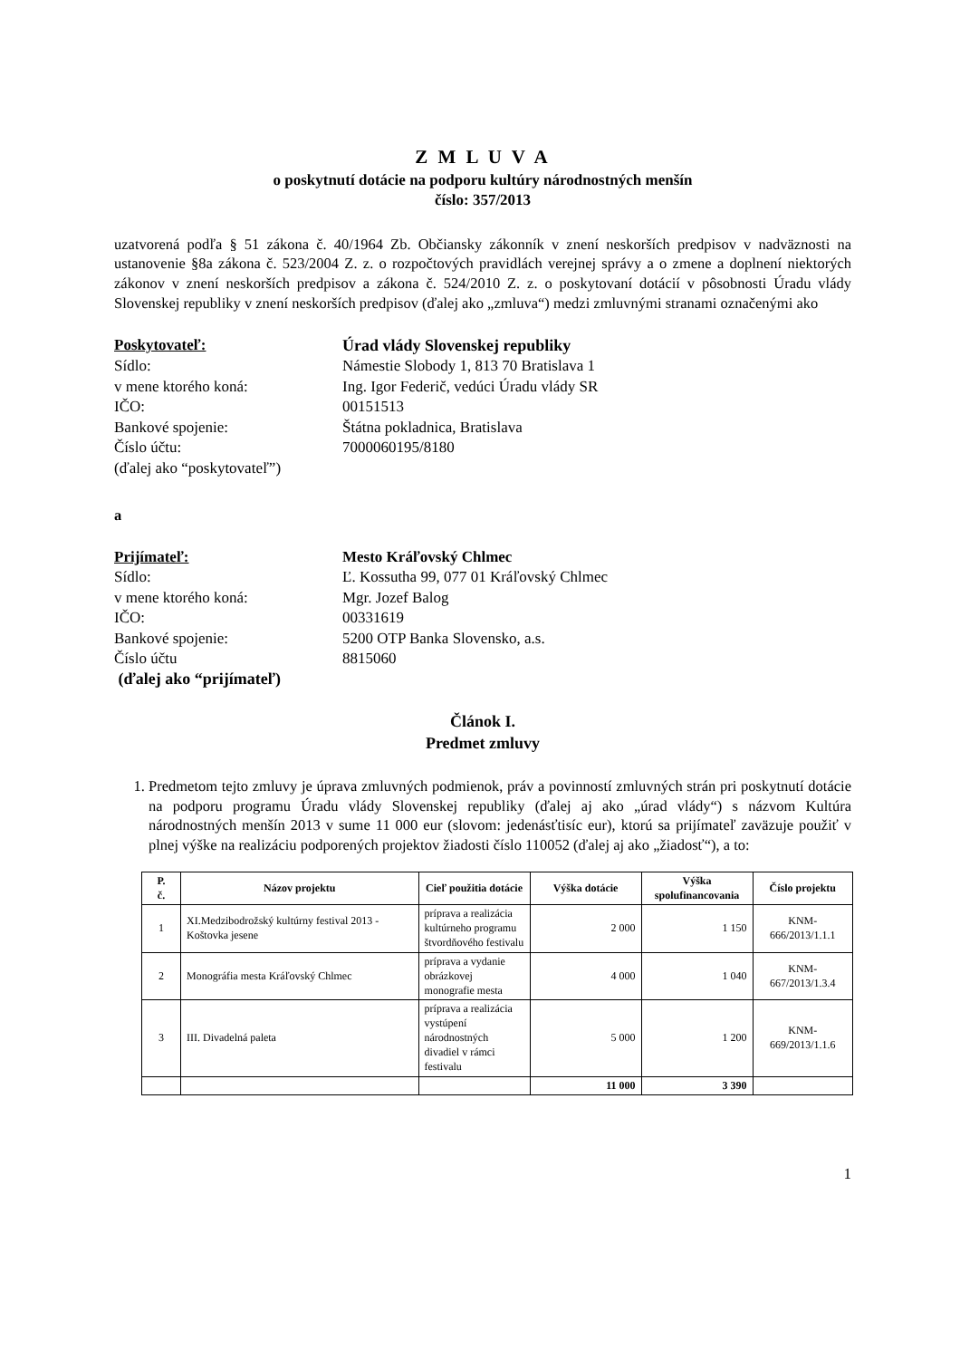Z M L U V A
o poskytnutí dotácie na podporu kultúry národnostných menšín
číslo: 357/2013
uzatvorená podľa § 51 zákona č. 40/1964 Zb. Občiansky zákonník v znení neskorších predpisov v nadväznosti na ustanovenie §8a zákona č. 523/2004 Z. z. o rozpočtových pravidlách verejnej správy a o zmene a doplnení niektorých zákonov v znení neskorších predpisov a zákona č. 524/2010 Z. z. o poskytovaní dotácií v pôsobnosti Úradu vlády Slovenskej republiky v znení neskorších predpisov (ďalej ako „zmluva“) medzi zmluvnými stranami označenými ako
Poskytovateľ:
Úrad vlády Slovenskej republiky
Sídlo:
Námestie Slobody 1, 813 70 Bratislava 1
v mene ktorého koná:
Ing. Igor Federič, vedúci Úradu vlády SR
IČO:
00151513
Bankové spojenie:
Štátna pokladnica, Bratislava
Číslo účtu:
7000060195/8180
(ďalej ako “poskytovateľ”)
a
Prijímateľ:
Mesto Kráľovský Chlmec
Sídlo:
Ľ. Kossutha 99, 077 01 Kráľovský Chlmec
v mene ktorého koná:
Mgr. Jozef Balog
IČO:
00331619
Bankové spojenie:
5200 OTP Banka Slovensko, a.s.
Číslo účtu
8815060
(ďalej ako “prijímateľ)
Článok I.
Predmet zmluvy
1. Predmetom tejto zmluvy je úprava zmluvných podmienok, práv a povinností zmluvných strán pri poskytnutí dotácie na podporu programu Úradu vlády Slovenskej republiky (ďalej aj ako „úrad vlády“) s názvom Kultúra národnostných menšín 2013 v sume 11 000 eur (slovom: jedenásťtisíc eur), ktorú sa prijímateľ zaväzuje použiť v plnej výške na realizáciu podporených projektov žiadosti číslo 110052 (ďalej aj ako „žiadosť“), a to:
| P. č. | Názov projektu | Cieľ použitia dotácie | Výška dotácie | Výška spolufinancovania | Číslo projektu |
| --- | --- | --- | --- | --- | --- |
| 1 | XI.Medzibodrožský kultúrny festival 2013 - Koštovka jesene | príprava a realizácia kultúrneho programu štvordňového festivalu | 2 000 | 1 150 | KNM-666/2013/1.1.1 |
| 2 | Monográfia mesta Kráľovský Chlmec | príprava a vydanie obrázkovej monografie mesta | 4 000 | 1 040 | KNM-667/2013/1.3.4 |
| 3 | III. Divadelná paleta | príprava a realizácia vystúpení národnostných divadiel v rámci festivalu | 5 000 | 1 200 | KNM-669/2013/1.1.6 |
| | | | 11 000 | 3 390 | |
1